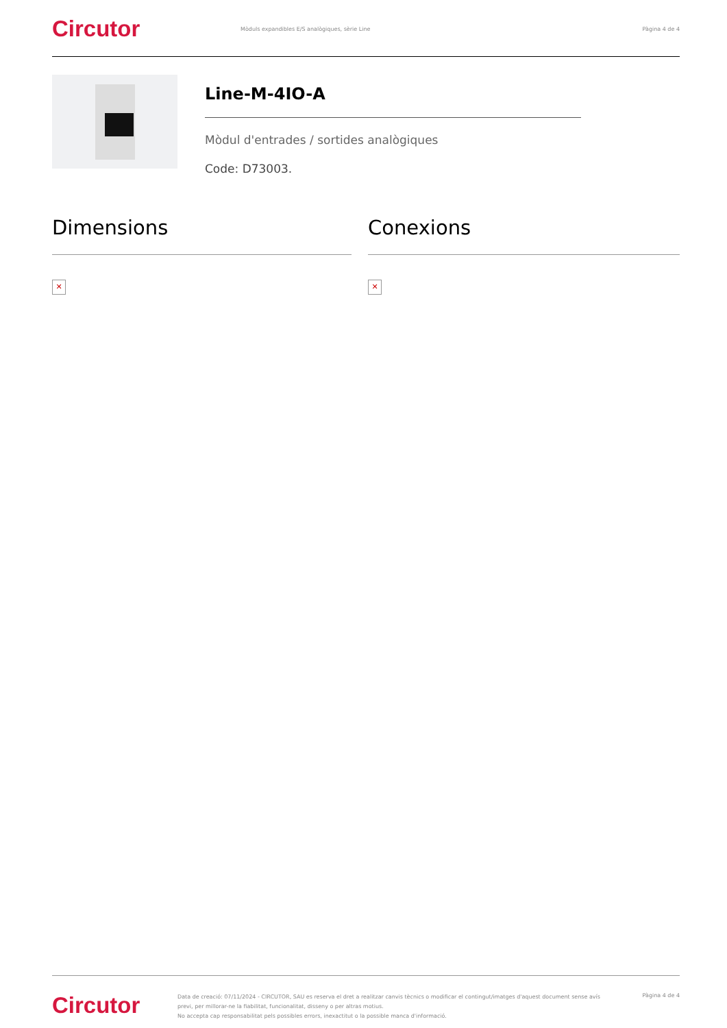Circutor
Mòduls expandibles E/S analògiques, sèrie Line
Pàgina 4 de 4
Line-M-4IO-A
Mòdul d'entrades / sortides analògiques
Code: D73003.
Dimensions
✕
Conexions
✕
Circutor
Data de creació: 07/11/2024 - CIRCUTOR, SAU es reserva el dret a realitzar canvis tècnics o modificar el contingut/imatges d'aquest document sense avís previ, per millorar-ne la fiabilitat, funcionalitat, disseny o per altras motius.
No accepta cap responsabilitat pels possibles errors, inexactitut o la possible manca d'informació.
Pàgina 4 de 4